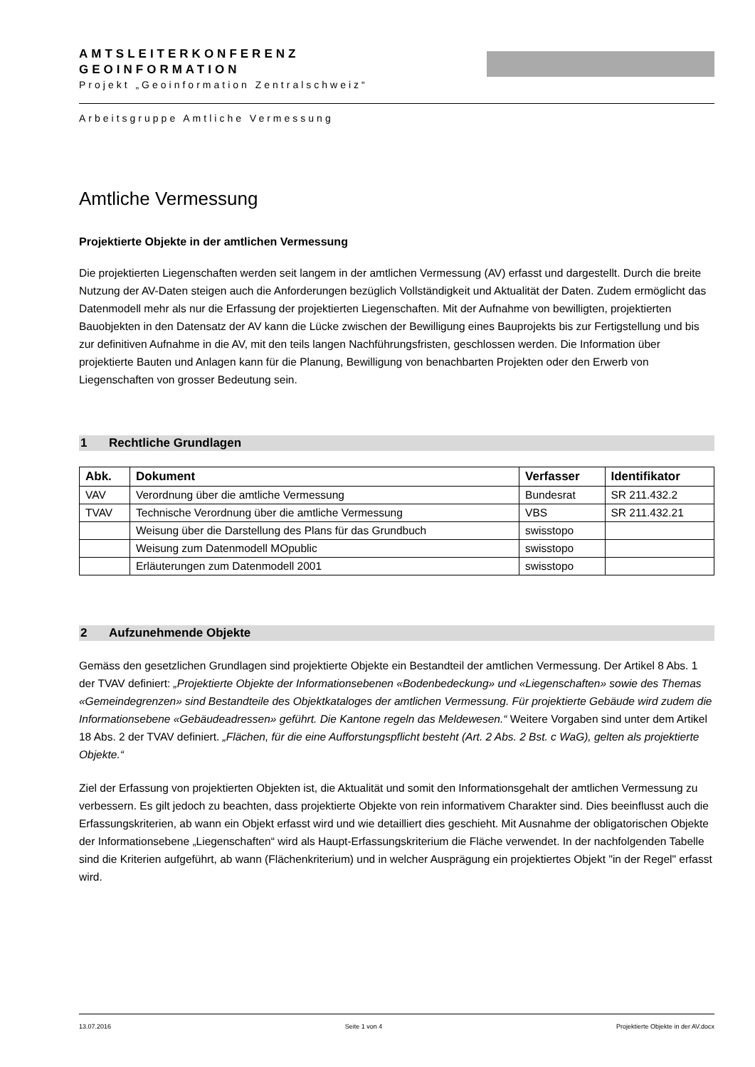AMTSLEITERKONFERENZ
GEOINFORMATION
Projekt „Geoinformation Zentralschweiz“
Arbeitsgruppe Amtliche Vermessung
Amtliche Vermessung
Projektierte Objekte in der amtlichen Vermessung
Die projektierten Liegenschaften werden seit langem in der amtlichen Vermessung (AV) erfasst und dargestellt. Durch die breite Nutzung der AV-Daten steigen auch die Anforderungen bezüglich Vollständigkeit und Aktualität der Daten. Zudem ermöglicht das Datenmodell mehr als nur die Erfassung der projektierten Liegenschaften. Mit der Aufnahme von bewilligten, projektierten Bauobjekten in den Datensatz der AV kann die Lücke zwischen der Bewilligung eines Bauprojekts bis zur Fertigstellung und bis zur definitiven Aufnahme in die AV, mit den teils langen Nachführungsfristen, geschlossen werden. Die Information über projektierte Bauten und Anlagen kann für die Planung, Bewilligung von benachbarten Projekten oder den Erwerb von Liegenschaften von grosser Bedeutung sein.
1 Rechtliche Grundlagen
| Abk. | Dokument | Verfasser | Identifikator |
| --- | --- | --- | --- |
| VAV | Verordnung über die amtliche Vermessung | Bundesrat | SR 211.432.2 |
| TVAV | Technische Verordnung über die amtliche Vermessung | VBS | SR 211.432.21 |
| | Weisung über die Darstellung des Plans für das Grundbuch | swisstopo | |
| | Weisung zum Datenmodell MOpublic | swisstopo | |
| | Erläuterungen zum Datenmodell 2001 | swisstopo | |
2 Aufzunehmende Objekte
Gemäss den gesetzlichen Grundlagen sind projektierte Objekte ein Bestandteil der amtlichen Vermessung. Der Artikel 8 Abs. 1 der TVAV definiert: „Projektierte Objekte der Informationsebenen «Bodenbedeckung» und «Liegenschaften» sowie des Themas «Gemeindegrenzen» sind Bestandteile des Objektkataloges der amtlichen Vermessung. Für projektierte Gebäude wird zudem die Informationsebene «Gebäudeadressen» geführt. Die Kantone regeln das Meldewesen.“ Weitere Vorgaben sind unter dem Artikel 18 Abs. 2 der TVAV definiert. „Flächen, für die eine Aufforstungspflicht besteht (Art. 2 Abs. 2 Bst. c WaG), gelten als projektierte Objekte.“
Ziel der Erfassung von projektierten Objekten ist, die Aktualität und somit den Informationsgehalt der amtlichen Vermessung zu verbessern. Es gilt jedoch zu beachten, dass projektierte Objekte von rein informativem Charakter sind. Dies beeinflusst auch die Erfassungskriterien, ab wann ein Objekt erfasst wird und wie detailliert dies geschieht. Mit Ausnahme der obligatorischen Objekte der Informationsebene „Liegenschaften“ wird als Haupt-Erfassungskriterium die Fläche verwendet. In der nachfolgenden Tabelle sind die Kriterien aufgeführt, ab wann (Flächenkriterium) und in welcher Ausprägung ein projektiertes Objekt "in der Regel" erfasst wird.
13.07.2016 Seite 1 von 4 Projektierte Objekte in der AV.docx